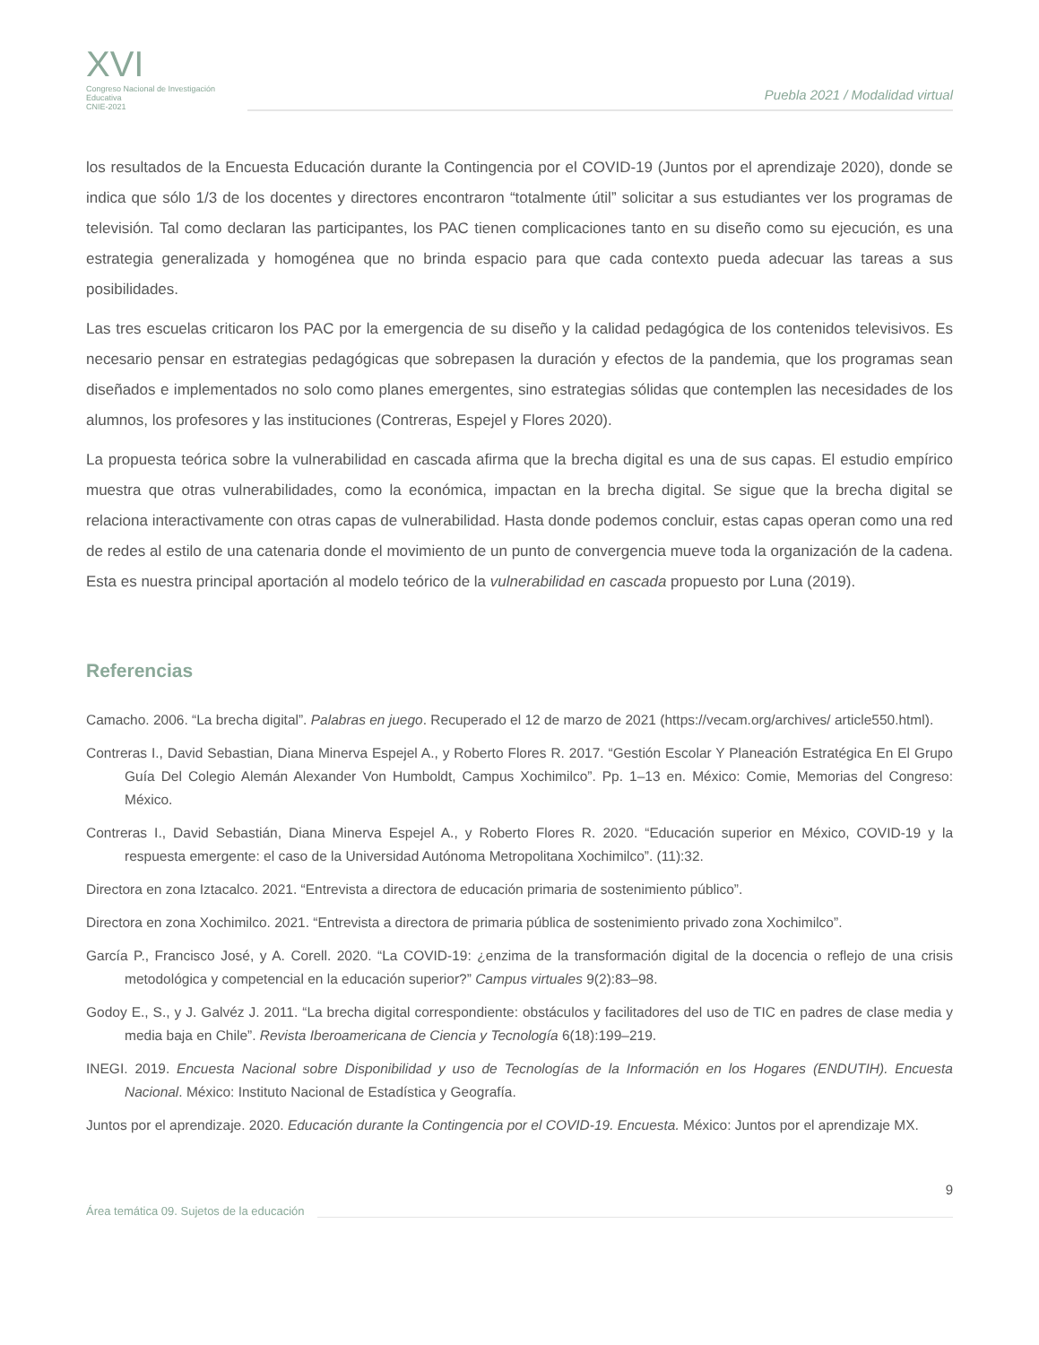XVI
Congreso Nacional de Investigación Educativa
CNIE-2021
Puebla 2021 / Modalidad virtual
los resultados de la Encuesta Educación durante la Contingencia por el COVID-19 (Juntos por el aprendizaje 2020), donde se indica que sólo 1/3 de los docentes y directores encontraron “totalmente útil” solicitar a sus estudiantes ver los programas de televisión. Tal como declaran las participantes, los PAC tienen complicaciones tanto en su diseño como su ejecución, es una estrategia generalizada y homogénea que no brinda espacio para que cada contexto pueda adecuar las tareas a sus posibilidades.
Las tres escuelas criticaron los PAC por la emergencia de su diseño y la calidad pedagógica de los contenidos televisivos. Es necesario pensar en estrategias pedagógicas que sobrepasen la duración y efectos de la pandemia, que los programas sean diseñados e implementados no solo como planes emergentes, sino estrategias sólidas que contemplen las necesidades de los alumnos, los profesores y las instituciones (Contreras, Espejel y Flores 2020).
La propuesta teórica sobre la vulnerabilidad en cascada afirma que la brecha digital es una de sus capas. El estudio empírico muestra que otras vulnerabilidades, como la económica, impactan en la brecha digital. Se sigue que la brecha digital se relaciona interactivamente con otras capas de vulnerabilidad. Hasta donde podemos concluir, estas capas operan como una red de redes al estilo de una catenaria donde el movimiento de un punto de convergencia mueve toda la organización de la cadena. Esta es nuestra principal aportación al modelo teórico de la vulnerabilidad en cascada propuesto por Luna (2019).
Referencias
Camacho. 2006. “La brecha digital”. Palabras en juego. Recuperado el 12 de marzo de 2021 (https://vecam.org/archives/ article550.html).
Contreras I., David Sebastian, Diana Minerva Espejel A., y Roberto Flores R. 2017. “Gestión Escolar Y Planeación Estratégica En El Grupo Guía Del Colegio Alemán Alexander Von Humboldt, Campus Xochimilco”. Pp. 1–13 en. México: Comie, Memorias del Congreso: México.
Contreras I., David Sebastián, Diana Minerva Espejel A., y Roberto Flores R. 2020. “Educación superior en México, COVID-19 y la respuesta emergente: el caso de la Universidad Autónoma Metropolitana Xochimilco”. (11):32.
Directora en zona Iztacalco. 2021. “Entrevista a directora de educación primaria de sostenimiento público”.
Directora en zona Xochimilco. 2021. “Entrevista a directora de primaria pública de sostenimiento privado zona Xochimilco”.
García P., Francisco José, y A. Corell. 2020. “La COVID-19: ¿enzima de la transformación digital de la docencia o reflejo de una crisis metodológica y competencial en la educación superior?” Campus virtuales 9(2):83–98.
Godoy E., S., y J. Galvéz J. 2011. “La brecha digital correspondiente: obstáculos y facilitadores del uso de TIC en padres de clase media y media baja en Chile”. Revista Iberoamericana de Ciencia y Tecnología 6(18):199–219.
INEGI. 2019. Encuesta Nacional sobre Disponibilidad y uso de Tecnologías de la Información en los Hogares (ENDUTIH). Encuesta Nacional. México: Instituto Nacional de Estadística y Geografía.
Juntos por el aprendizaje. 2020. Educación durante la Contingencia por el COVID-19. Encuesta. México: Juntos por el aprendizaje MX.
9
Área temática 09. Sujetos de la educación